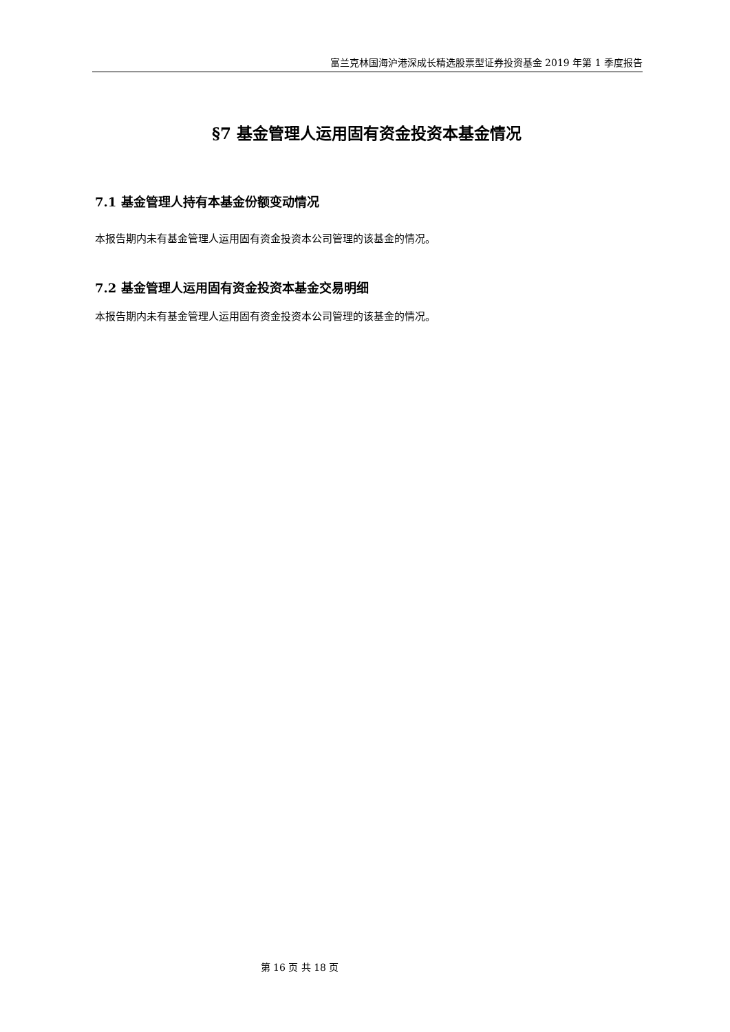富兰克林国海沪港深成长精选股票型证券投资基金 2019 年第 1 季度报告
§7 基金管理人运用固有资金投资本基金情况
7.1 基金管理人持有本基金份额变动情况
本报告期内未有基金管理人运用固有资金投资本公司管理的该基金的情况。
7.2 基金管理人运用固有资金投资本基金交易明细
本报告期内未有基金管理人运用固有资金投资本公司管理的该基金的情况。
第 16 页 共 18 页